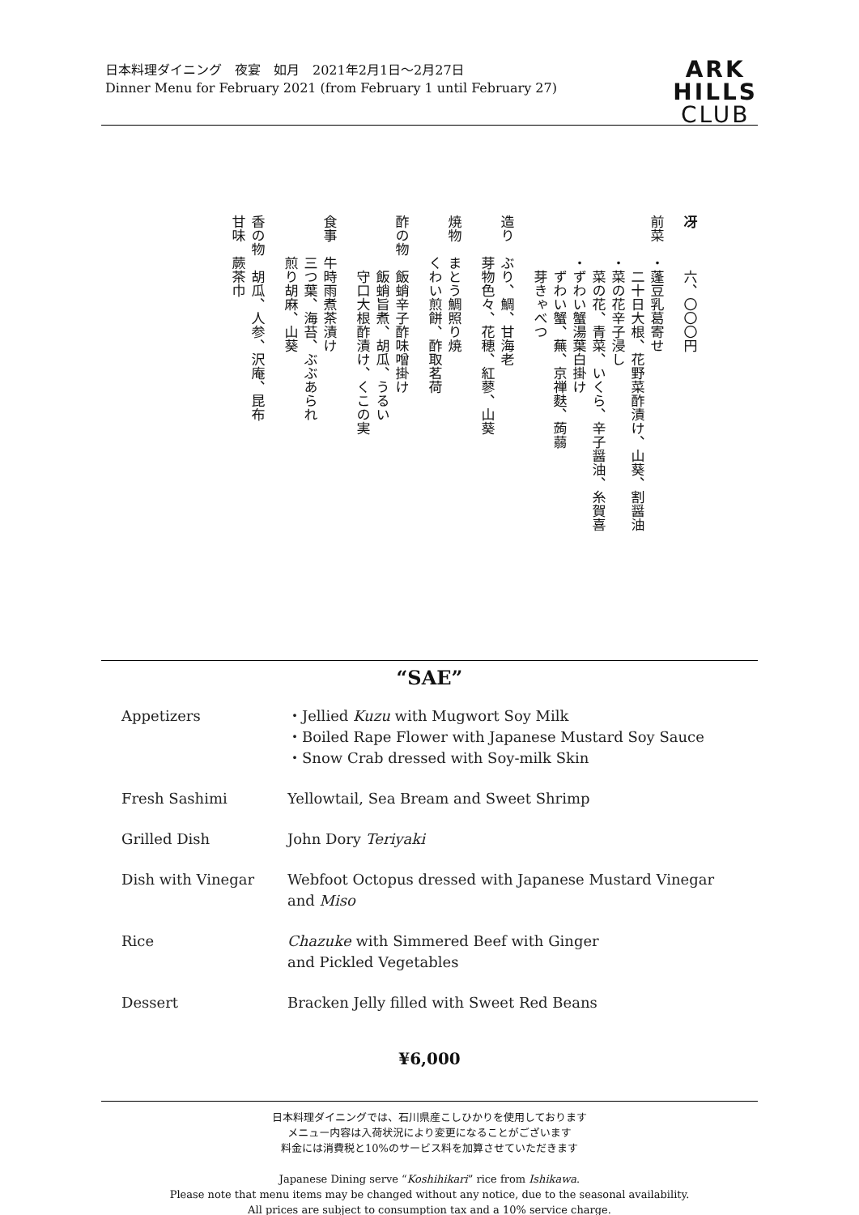日本料理ダイニング　夜宴　如月　2021年2月1日～2月27日
Dinner Menu for February 2021 (from February 1 until February 27)
ARK
HILLS
CLUB
冴　　　六、〇〇〇円
前菜　・蓬豆乳葛寄せ
　　　　二十日大根、花野菜酢漬け、山葵、割醤油
　　　・菜の花辛子浸し
　　　　菜の花、青菜、いくら、辛子醤油、糸賀喜
　　　・ずわい蟹湯葉白掛け
　　　　ずわい蟹、蕪、京禅麩、蒟蒻
　　　　芽きゃべつ
造り　ぶり、鯛、甘海老
　　　芽物色々、花穂、紅蓼、山葵
焼物　まとう鯛照り焼
　　　くわい煎餅、酢取茗荷
酢の物　飯蛸辛子酢味噌掛け
　　　　飯蛸旨煮、胡瓜、うるい
　　　　守口大根酢漬け、くこの実
食事　牛時雨煮茶漬け
　　　三つ葉、海苔、ぶぶあられ
　　　煎り胡麻、山葵
香の物　胡瓜、人参、沢庵、昆布
甘味　蕨茶巾
“SAE”
| Appetizers | ・Jellied Kuzu with Mugwort Soy Milk ・Boiled Rape Flower with Japanese Mustard Soy Sauce ・Snow Crab dressed with Soy-milk Skin |
| Fresh Sashimi | Yellowtail, Sea Bream and Sweet Shrimp |
| Grilled Dish | John Dory Teriyaki |
| Dish with Vinegar | Webfoot Octopus dressed with Japanese Mustard Vinegar and Miso |
| Rice | Chazuke with Simmered Beef with Ginger and Pickled Vegetables |
| Dessert | Bracken Jelly filled with Sweet Red Beans |
¥6,000
日本料理ダイニングでは、石川県産こしひかりを使用しております
メニュー内容は入荷状況により変更になることがございます
料金には消費税と10%のサービス料を加算させていただきます
Japanese Dining serve “Koshihikari” rice from Ishikawa.
Please note that menu items may be changed without any notice, due to the seasonal availability.
All prices are subject to consumption tax and a 10% service charge.